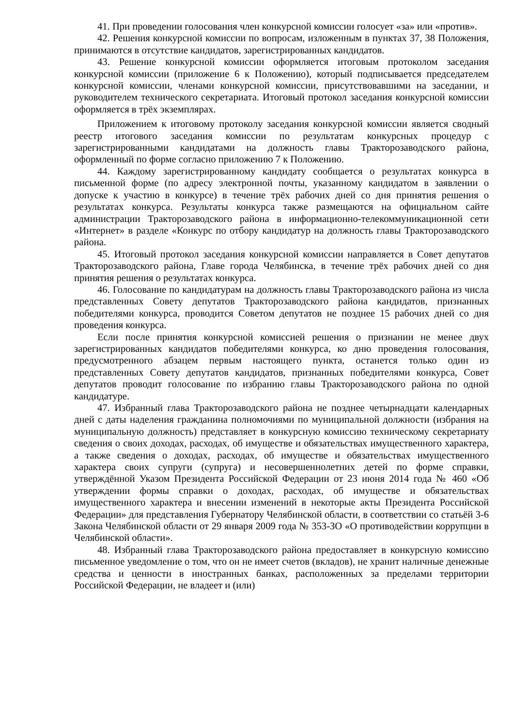41. При проведении голосования член конкурсной комиссии голосует «за» или «против».
42. Решения конкурсной комиссии по вопросам, изложенным в пунктах 37, 38 Положения, принимаются в отсутствие кандидатов, зарегистрированных кандидатов.
43. Решение конкурсной комиссии оформляется итоговым протоколом заседания конкурсной комиссии (приложение 6 к Положению), который подписывается председателем конкурсной комиссии, членами конкурсной комиссии, присутствовавшими на заседании, и руководителем технического секретариата. Итоговый протокол заседания конкурсной комиссии оформляется в трёх экземплярах.
Приложением к итоговому протоколу заседания конкурсной комиссии является сводный реестр итогового заседания комиссии по результатам конкурсных процедур с зарегистрированными кандидатами на должность главы Тракторозаводского района, оформленный по форме согласно приложению 7 к Положению.
44. Каждому зарегистрированному кандидату сообщается о результатах конкурса в письменной форме (по адресу электронной почты, указанному кандидатом в заявлении о допуске к участию в конкурсе) в течение трёх рабочих дней со дня принятия решения о результатах конкурса. Результаты конкурса также размещаются на официальном сайте администрации Тракторозаводского района в информационно-телекоммуникационной сети «Интернет» в разделе «Конкурс по отбору кандидатур на должность главы Тракторозаводского района.
45. Итоговый протокол заседания конкурсной комиссии направляется в Совет депутатов Тракторозаводского района, Главе города Челябинска, в течение трёх рабочих дней со дня принятия решения о результатах конкурса.
46. Голосование по кандидатурам на должность главы Тракторозаводского района из числа представленных Совету депутатов Тракторозаводского района кандидатов, признанных победителями конкурса, проводится Советом депутатов не позднее 15 рабочих дней со дня проведения конкурса.
Если после принятия конкурсной комиссией решения о признании не менее двух зарегистрированных кандидатов победителями конкурса, ко дню проведения голосования, предусмотренного абзацем первым настоящего пункта, останется только один из представленных Совету депутатов кандидатов, признанных победителями конкурса, Совет депутатов проводит голосование по избранию главы Тракторозаводского района по одной кандидатуре.
47. Избранный глава Тракторозаводского района не позднее четырнадцати календарных дней с даты наделения гражданина полномочиями по муниципальной должности (избрания на муниципальную должность) представляет в конкурсную комиссию техническому секретариату сведения о своих доходах, расходах, об имуществе и обязательствах имущественного характера, а также сведения о доходах, расходах, об имуществе и обязательствах имущественного характера своих супруги (супруга) и несовершеннолетних детей по форме справки, утверждённой Указом Президента Российской Федерации от 23 июня 2014 года № 460 «Об утверждении формы справки о доходах, расходах, об имуществе и обязательствах имущественного характера и внесении изменений в некоторые акты Президента Российской Федерации» для представления Губернатору Челябинской области, в соответствии со статьёй 3-6 Закона Челябинской области от 29 января 2009 года № 353-ЗО «О противодействии коррупции в Челябинской области».
48. Избранный глава Тракторозаводского района предоставляет в конкурсную комиссию письменное уведомление о том, что он не имеет счетов (вкладов), не хранит наличные денежные средства и ценности в иностранных банках, расположенных за пределами территории Российской Федерации, не владеет и (или)